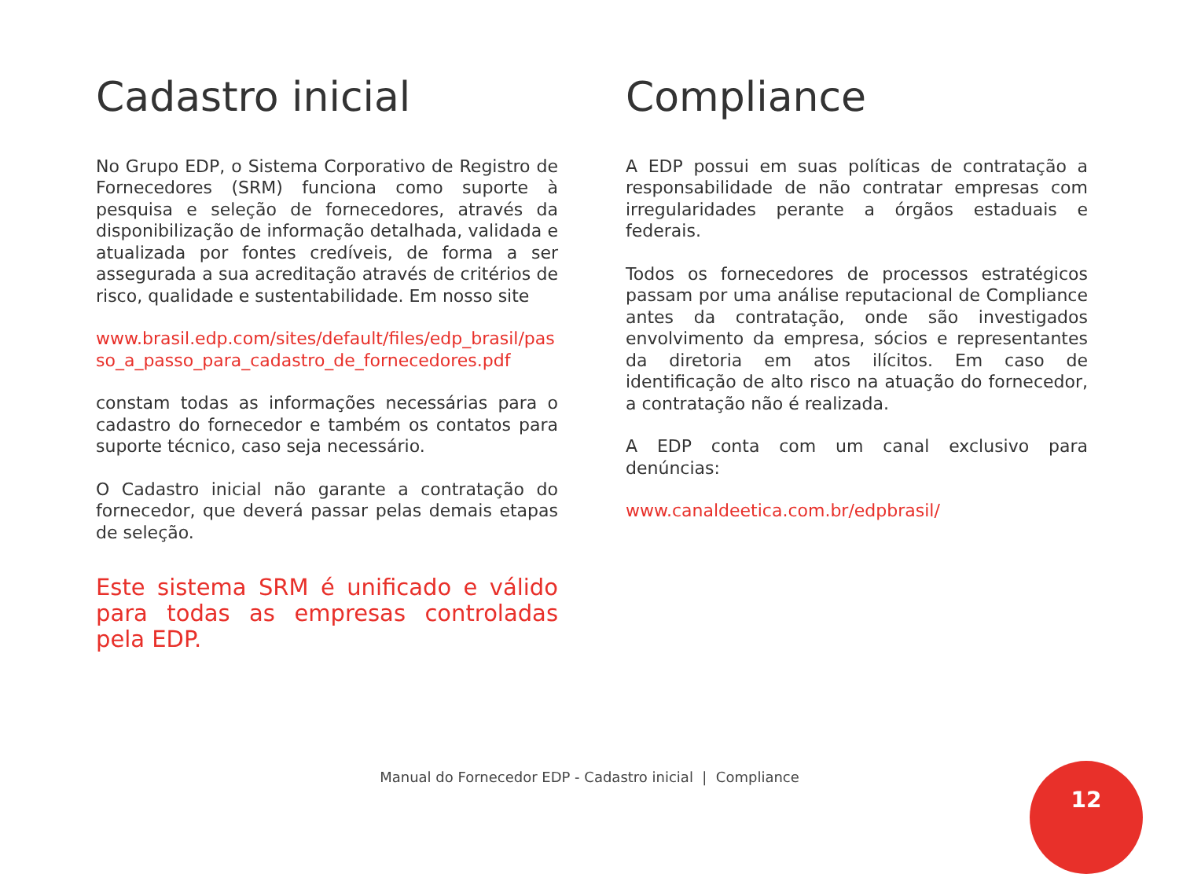Cadastro inicial
No Grupo EDP, o Sistema Corporativo de Registro de Fornecedores (SRM) funciona como suporte à pesquisa e seleção de fornecedores, através da disponibilização de informação detalhada, validada e atualizada por fontes credíveis, de forma a ser assegurada a sua acreditação através de critérios de risco, qualidade e sustentabilidade. Em nosso site
www.brasil.edp.com/sites/default/files/edp_brasil/passo_a_passo_para_cadastro_de_fornecedores.pdf
constam todas as informações necessárias para o cadastro do fornecedor e também os contatos para suporte técnico, caso seja necessário.
O Cadastro inicial não garante a contratação do fornecedor, que deverá passar pelas demais etapas de seleção.
Este sistema SRM é unificado e válido para todas as empresas controladas pela EDP.
Compliance
A EDP possui em suas políticas de contratação a responsabilidade de não contratar empresas com irregularidades perante a órgãos estaduais e federais.
Todos os fornecedores de processos estratégicos passam por uma análise reputacional de Compliance antes da contratação, onde são investigados envolvimento da empresa, sócios e representantes da diretoria em atos ilícitos. Em caso de identificação de alto risco na atuação do fornecedor, a contratação não é realizada.
A EDP conta com um canal exclusivo para denúncias:
www.canaldeetica.com.br/edpbrasil/
Manual do Fornecedor EDP - Cadastro inicial | Compliance 12